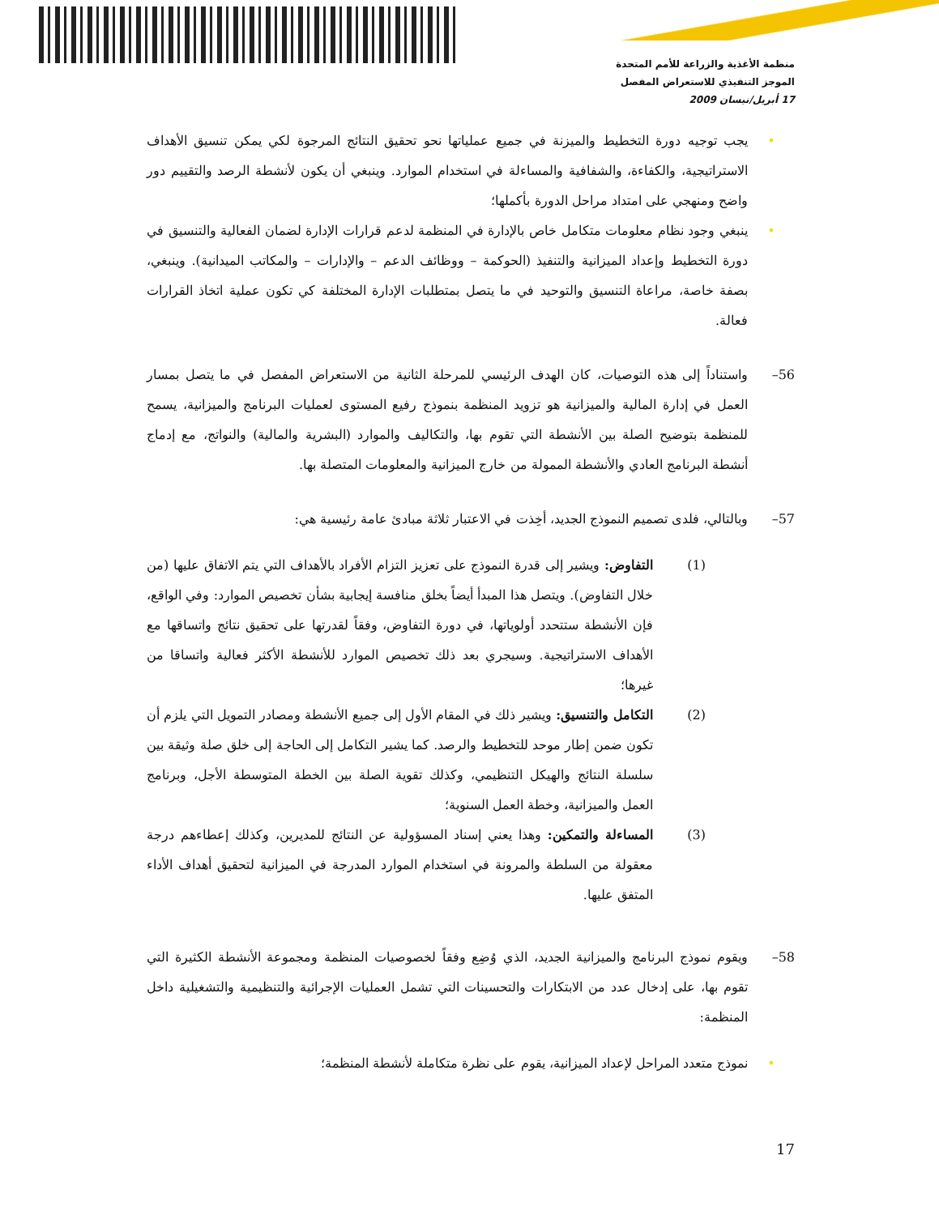منظمة الأغذية والزراعة للأمم المتحدة
الموجز التنفيذي للاستعراض المفصل
17 أبريل/نيسان 2009
• يجب توجيه دورة التخطيط والميزنة في جميع عملياتها نحو تحقيق النتائج المرجوة لكي يمكن تنسيق الأهداف الاستراتيجية، والكفاءة، والشفافية والمساءلة في استخدام الموارد. وينبغي أن يكون لأنشطة الرصد والتقييم دور واضح ومنهجي على امتداد مراحل الدورة بأكملها؛
• ينبغي وجود نظام معلومات متكامل خاص بالإدارة في المنظمة لدعم قرارات الإدارة لضمان الفعالية والتنسيق في دورة التخطيط وإعداد الميزانية والتنفيذ (الحوكمة – ووظائف الدعم – والإدارات – والمكاتب الميدانية). وينبغي، بصفة خاصة، مراعاة التنسيق والتوحيد في ما يتصل بمتطلبات الإدارة المختلفة كي تكون عملية اتخاذ القرارات فعالة.
56– واستناداً إلى هذه التوصيات، كان الهدف الرئيسي للمرحلة الثانية من الاستعراض المفصل في ما يتصل بمسار العمل في إدارة المالية والميزانية هو تزويد المنظمة بنموذج رفيع المستوى لعمليات البرنامج والميزانية، يسمح للمنظمة بتوضيح الصلة بين الأنشطة التي تقوم بها، والتكاليف والموارد (البشرية والمالية) والنواتج، مع إدماج أنشطة البرنامج العادي والأنشطة الممولة من خارج الميزانية والمعلومات المتصلة بها.
57– وبالتالي، فلدى تصميم النموذج الجديد، أخِذت في الاعتبار ثلاثة مبادئ عامة رئيسية هي:
(1) التفاوض: ويشير إلى قدرة النموذج على تعزيز التزام الأفراد بالأهداف التي يتم الاتفاق عليها (من خلال التفاوض). ويتصل هذا المبدأ أيضاً بخلق منافسة إيجابية بشأن تخصيص الموارد: وفي الواقع، فإن الأنشطة ستتحدد أولوياتها، في دورة التفاوض، وفقاً لقدرتها على تحقيق نتائج واتساقها مع الأهداف الاستراتيجية. وسيجري بعد ذلك تخصيص الموارد للأنشطة الأكثر فعالية واتساقا من غيرها؛
(2) التكامل والتنسيق: ويشير ذلك في المقام الأول إلى جميع الأنشطة ومصادر التمويل التي يلزم أن تكون ضمن إطار موحد للتخطيط والرصد. كما يشير التكامل إلى الحاجة إلى خلق صلة وثيقة بين سلسلة النتائج والهيكل التنظيمي، وكذلك تقوية الصلة بين الخطة المتوسطة الأجل، وبرنامج العمل والميزانية، وخطة العمل السنوية؛
(3) المساءلة والتمكين: وهذا يعني إسناد المسؤولية عن النتائج للمديرين، وكذلك إعطاءهم درجة معقولة من السلطة والمرونة في استخدام الموارد المدرجة في الميزانية لتحقيق أهداف الأداء المتفق عليها.
58– ويقوم نموذج البرنامج والميزانية الجديد، الذي وُضِع وفقاً لخصوصيات المنظمة ومجموعة الأنشطة الكثيرة التي تقوم بها، على إدخال عدد من الابتكارات والتحسينات التي تشمل العمليات الإجرائية والتنظيمية والتشغيلية داخل المنظمة:
• نموذج متعدد المراحل لإعداد الميزانية، يقوم على نظرة متكاملة لأنشطة المنظمة؛
17